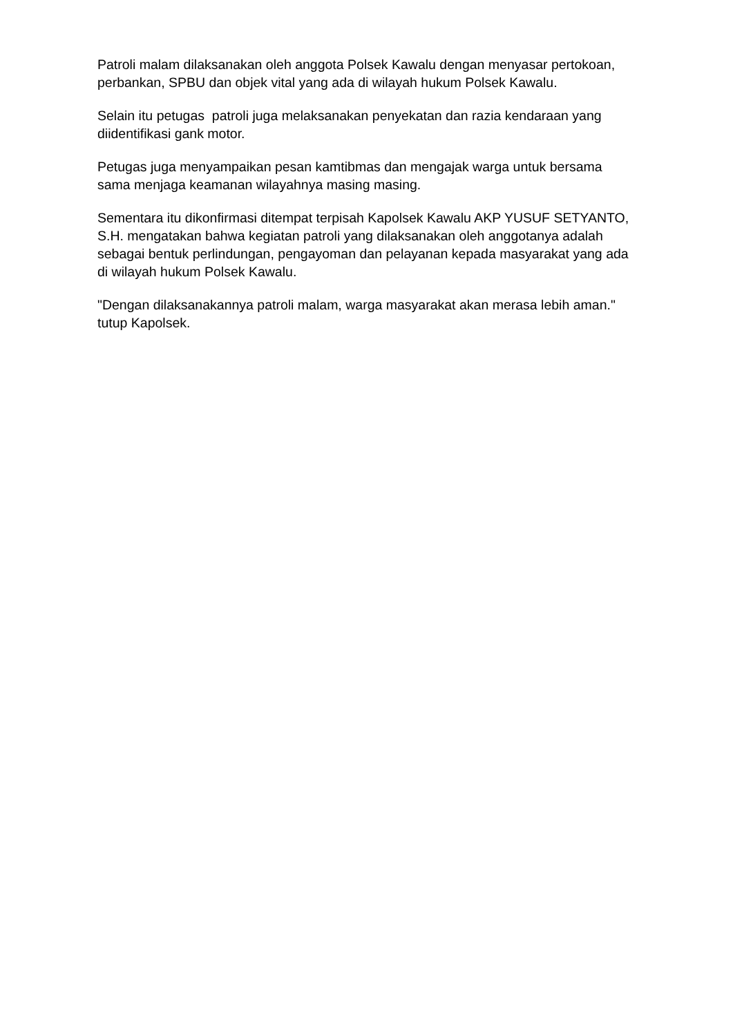Patroli malam dilaksanakan oleh anggota Polsek Kawalu dengan menyasar pertokoan, perbankan, SPBU dan objek vital yang ada di wilayah hukum Polsek Kawalu.
Selain itu petugas patroli juga melaksanakan penyekatan dan razia kendaraan yang diidentifikasi gank motor.
Petugas juga menyampaikan pesan kamtibmas dan mengajak warga untuk bersama sama menjaga keamanan wilayahnya masing masing.
Sementara itu dikonfirmasi ditempat terpisah Kapolsek Kawalu AKP YUSUF SETYANTO, S.H. mengatakan bahwa kegiatan patroli yang dilaksanakan oleh anggotanya adalah sebagai bentuk perlindungan, pengayoman dan pelayanan kepada masyarakat yang ada di wilayah hukum Polsek Kawalu.
"Dengan dilaksanakannya patroli malam, warga masyarakat akan merasa lebih aman." tutup Kapolsek.